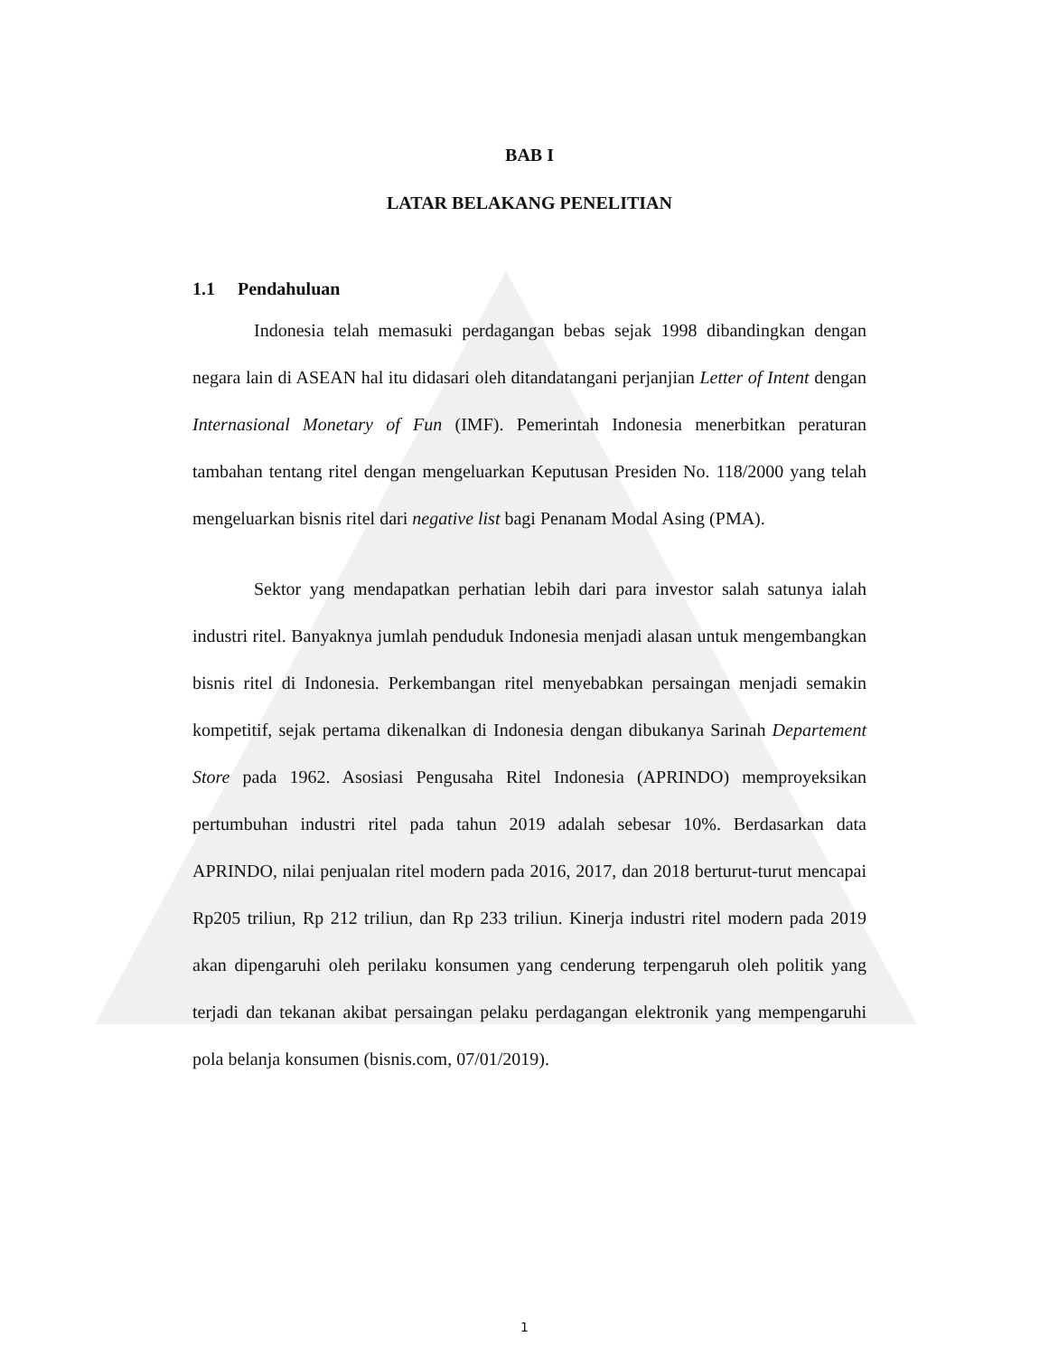BAB I
LATAR BELAKANG PENELITIAN
1.1 Pendahuluan
Indonesia telah memasuki perdagangan bebas sejak 1998 dibandingkan dengan negara lain di ASEAN hal itu didasari oleh ditandatangani perjanjian Letter of Intent dengan Internasional Monetary of Fun (IMF). Pemerintah Indonesia menerbitkan peraturan tambahan tentang ritel dengan mengeluarkan Keputusan Presiden No. 118/2000 yang telah mengeluarkan bisnis ritel dari negative list bagi Penanam Modal Asing (PMA).
Sektor yang mendapatkan perhatian lebih dari para investor salah satunya ialah industri ritel. Banyaknya jumlah penduduk Indonesia menjadi alasan untuk mengembangkan bisnis ritel di Indonesia. Perkembangan ritel menyebabkan persaingan menjadi semakin kompetitif, sejak pertama dikenalkan di Indonesia dengan dibukanya Sarinah Departement Store pada 1962. Asosiasi Pengusaha Ritel Indonesia (APRINDO) memproyeksikan pertumbuhan industri ritel pada tahun 2019 adalah sebesar 10%. Berdasarkan data APRINDO, nilai penjualan ritel modern pada 2016, 2017, dan 2018 berturut-turut mencapai Rp205 triliun, Rp 212 triliun, dan Rp 233 triliun. Kinerja industri ritel modern pada 2019 akan dipengaruhi oleh perilaku konsumen yang cenderung terpengaruh oleh politik yang terjadi dan tekanan akibat persaingan pelaku perdagangan elektronik yang mempengaruhi pola belanja konsumen (bisnis.com, 07/01/2019).
1